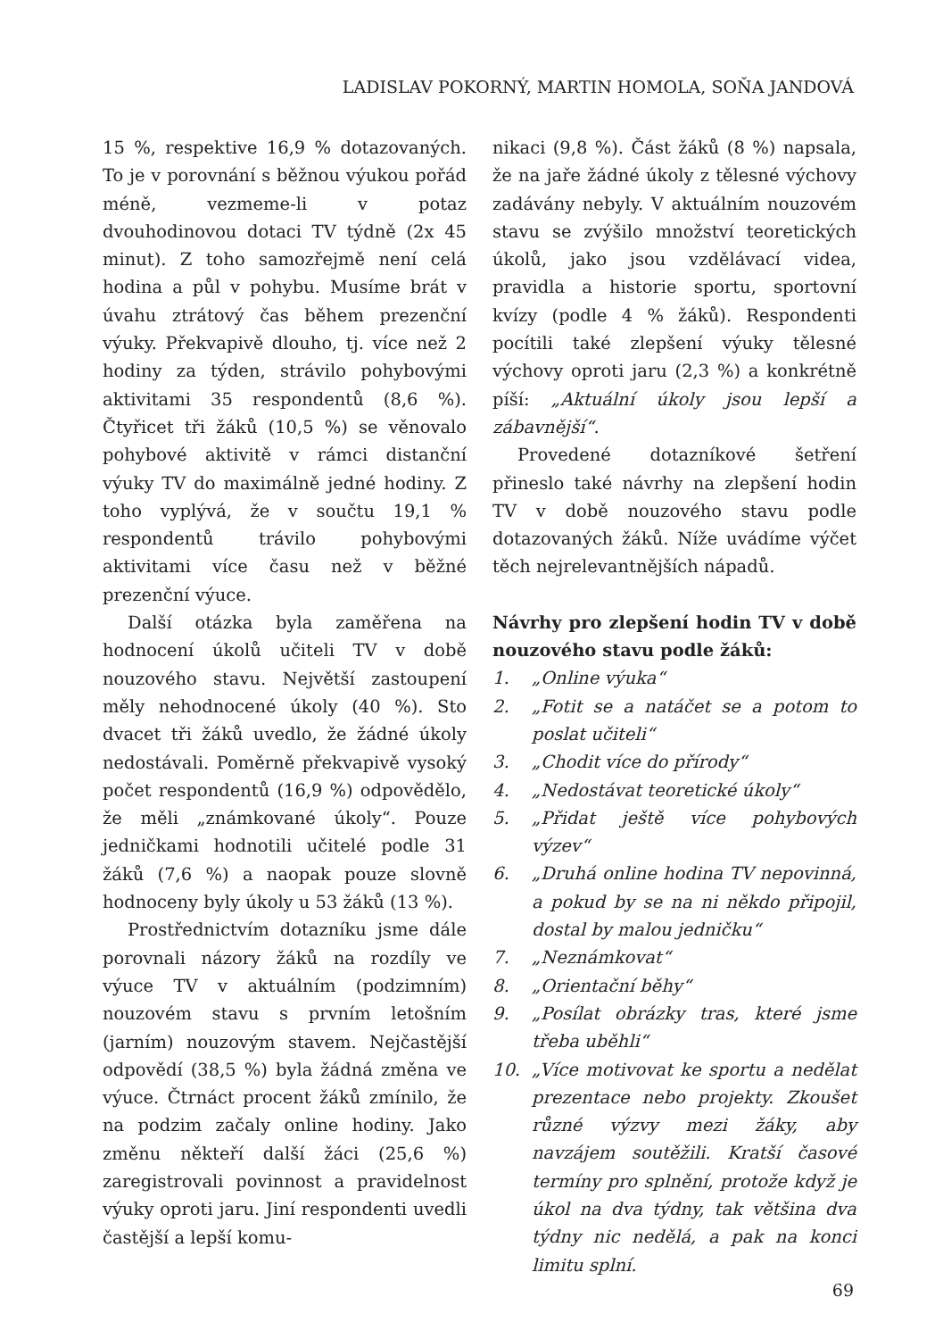LADISLAV POKORNÝ, MARTIN HOMOLA, SOŇA JANDOVÁ
15 %, respektive 16,9 % dotazovaných. To je v porovnání s běžnou výukou pořád méně, vezmeme-li v potaz dvouhodinovou dotaci TV týdně (2x 45 minut). Z toho samozřejmě není celá hodina a půl v pohybu. Musíme brát v úvahu ztrátový čas během prezenční výuky. Překvapivě dlouho, tj. více než 2 hodiny za týden, strávilo pohybovými aktivitami 35 respondentů (8,6 %). Čtyřicet tři žáků (10,5 %) se věnovalo pohybové aktivitě v rámci distanční výuky TV do maximálně jedné hodiny. Z toho vyplývá, že v součtu 19,1 % respondentů trávilo pohybovými aktivitami více času než v běžné prezenční výuce.
Další otázka byla zaměřena na hodnocení úkolů učiteli TV v době nouzového stavu. Největší zastoupení měly nehodnocené úkoly (40 %). Sto dvacet tři žáků uvedlo, že žádné úkoly nedostávali. Poměrně překvapivě vysoký počet respondentů (16,9 %) odpovědělo, že měli „známkované úkoly“. Pouze jedničkami hodnotili učitelé podle 31 žáků (7,6 %) a naopak pouze slovně hodnoceny byly úkoly u 53 žáků (13 %).
Prostřednictvím dotazníku jsme dále porovnali názory žáků na rozdíly ve výuce TV v aktuálním (podzimním) nouzovém stavu s prvním letošním (jarním) nouzovým stavem. Nejčastější odpovědí (38,5 %) byla žádná změna ve výuce. Čtrnáct procent žáků zmínilo, že na podzim začaly online hodiny. Jako změnu někteří další žáci (25,6 %) zaregistrovali povinnost a pravidelnost výuky oproti jaru. Jiní respondenti uvedli častější a lepší komu-
nikaci (9,8 %). Část žáků (8 %) napsala, že na jaře žádné úkoly z tělesné výchovy zadávány nebyly. V aktuálním nouzovém stavu se zvýšilo množství teoretických úkolů, jako jsou vzdělávací videa, pravidla a historie sportu, sportovní kvízy (podle 4 % žáků). Respondenti pocítili také zlepšení výuky tělesné výchovy oproti jaru (2,3 %) a konkrétně píší: „Aktuální úkoly jsou lepší a zábavnější“.
Provedené dotazníkové šetření přineslo také návrhy na zlepšení hodin TV v době nouzového stavu podle dotazovaných žáků. Níže uvádíme výčet těch nejrelevantnějších nápadů.
Návrhy pro zlepšení hodin TV v době nouzového stavu podle žáků:
1. „Online výuka“
2. „Fotit se a natáčet se a potom to poslat učiteli“
3. „Chodit více do přírody“
4. „Nedostávat teoretické úkoly“
5. „Přidat ještě více pohybových výzev“
6. „Druhá online hodina TV nepovinná, a pokud by se na ni někdo připojil, dostal by malou jedničku“
7. „Neznámkovat“
8. „Orientační běhy“
9. „Posílat obrázky tras, které jsme třeba uběhli“
10. „Více motivovat ke sportu a nedělat prezentace nebo projekty. Zkoušet různé výzvy mezi žáky, aby navzájem soutěžili. Kratší časové termíny pro splnění, protože když je úkol na dva týdny, tak většina dva týdny nic nedělá, a pak na konci limitu splní.
69